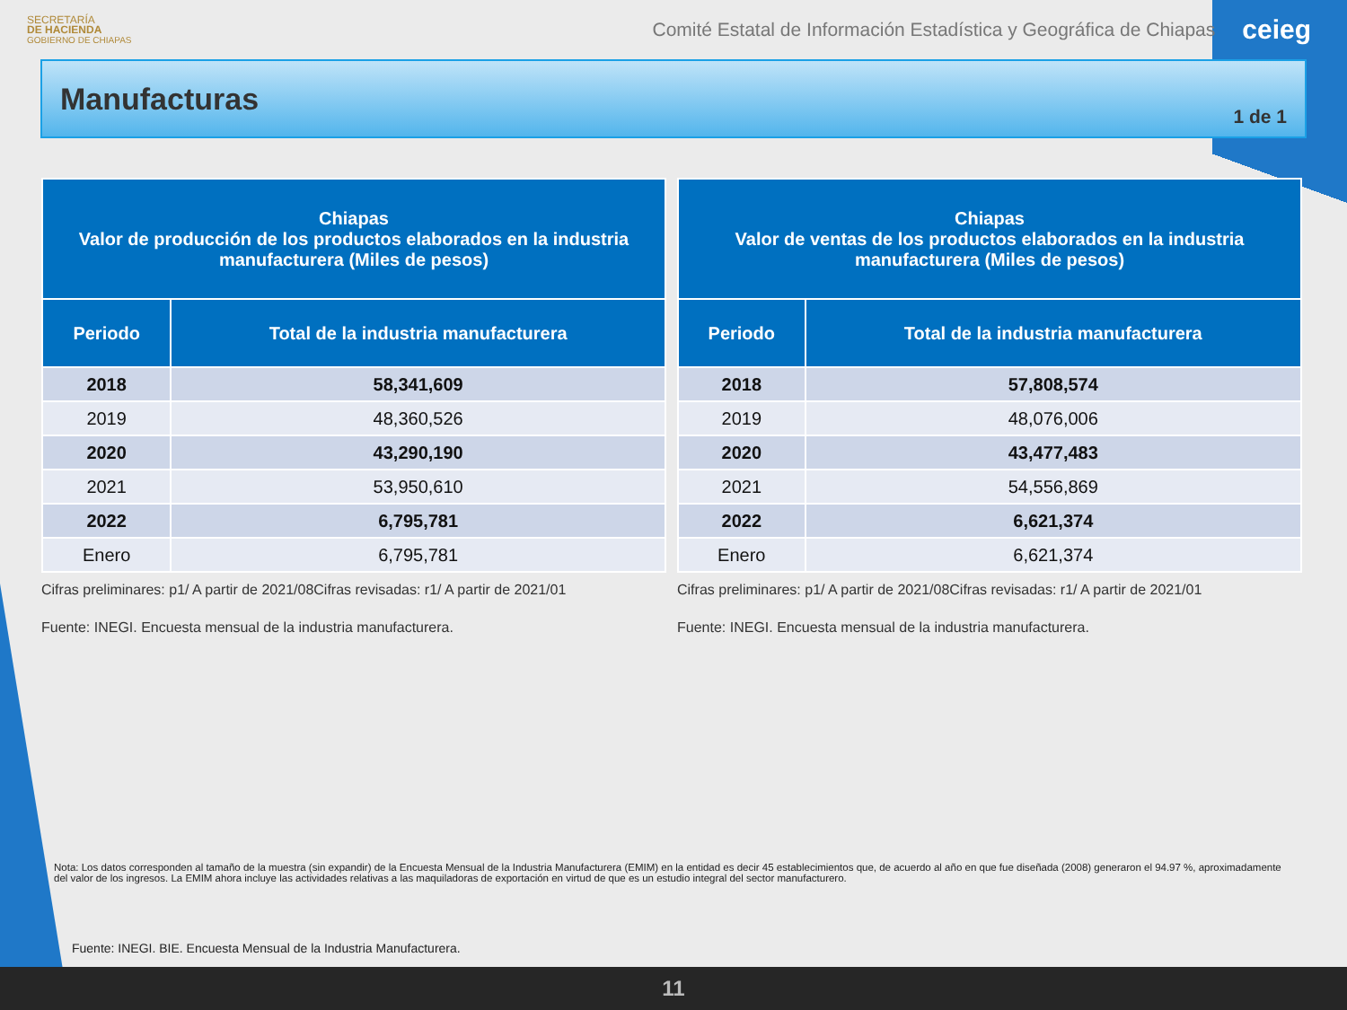SECRETARÍA
DE HACIENDA
GOBIERNO DE CHIAPAS
Comité Estatal de Información Estadística y Geográfica de Chiapas ceieg
Manufacturas
1 de 1
| Chiapas Valor de producción de los productos elaborados en la industria manufacturera (Miles de pesos) | |
| --- | --- |
| Periodo | Total de la industria manufacturera |
| 2018 | 58,341,609 |
| 2019 | 48,360,526 |
| 2020 | 43,290,190 |
| 2021 | 53,950,610 |
| 2022 | 6,795,781 |
| Enero | 6,795,781 |
Cifras preliminares: p1/ A partir de 2021/08Cifras revisadas: r1/ A partir de 2021/01
Fuente: INEGI. Encuesta mensual de la industria manufacturera.
| Chiapas Valor de ventas de los productos elaborados en la industria manufacturera (Miles de pesos) | |
| --- | --- |
| Periodo | Total de la industria manufacturera |
| 2018 | 57,808,574 |
| 2019 | 48,076,006 |
| 2020 | 43,477,483 |
| 2021 | 54,556,869 |
| 2022 | 6,621,374 |
| Enero | 6,621,374 |
Cifras preliminares: p1/ A partir de 2021/08Cifras revisadas: r1/ A partir de 2021/01
Fuente: INEGI. Encuesta mensual de la industria manufacturera.
Nota: Los datos corresponden al tamaño de la muestra (sin expandir) de la Encuesta Mensual de la Industria Manufacturera (EMIM) en la entidad es decir 45 establecimientos que, de acuerdo al año en que fue diseñada (2008) generaron el 94.97 %, aproximadamente del valor de los ingresos. La EMIM ahora incluye las actividades relativas a las maquiladoras de exportación en virtud de que es un estudio integral del sector manufacturero.
Fuente: INEGI. BIE. Encuesta Mensual de la Industria Manufacturera.
11